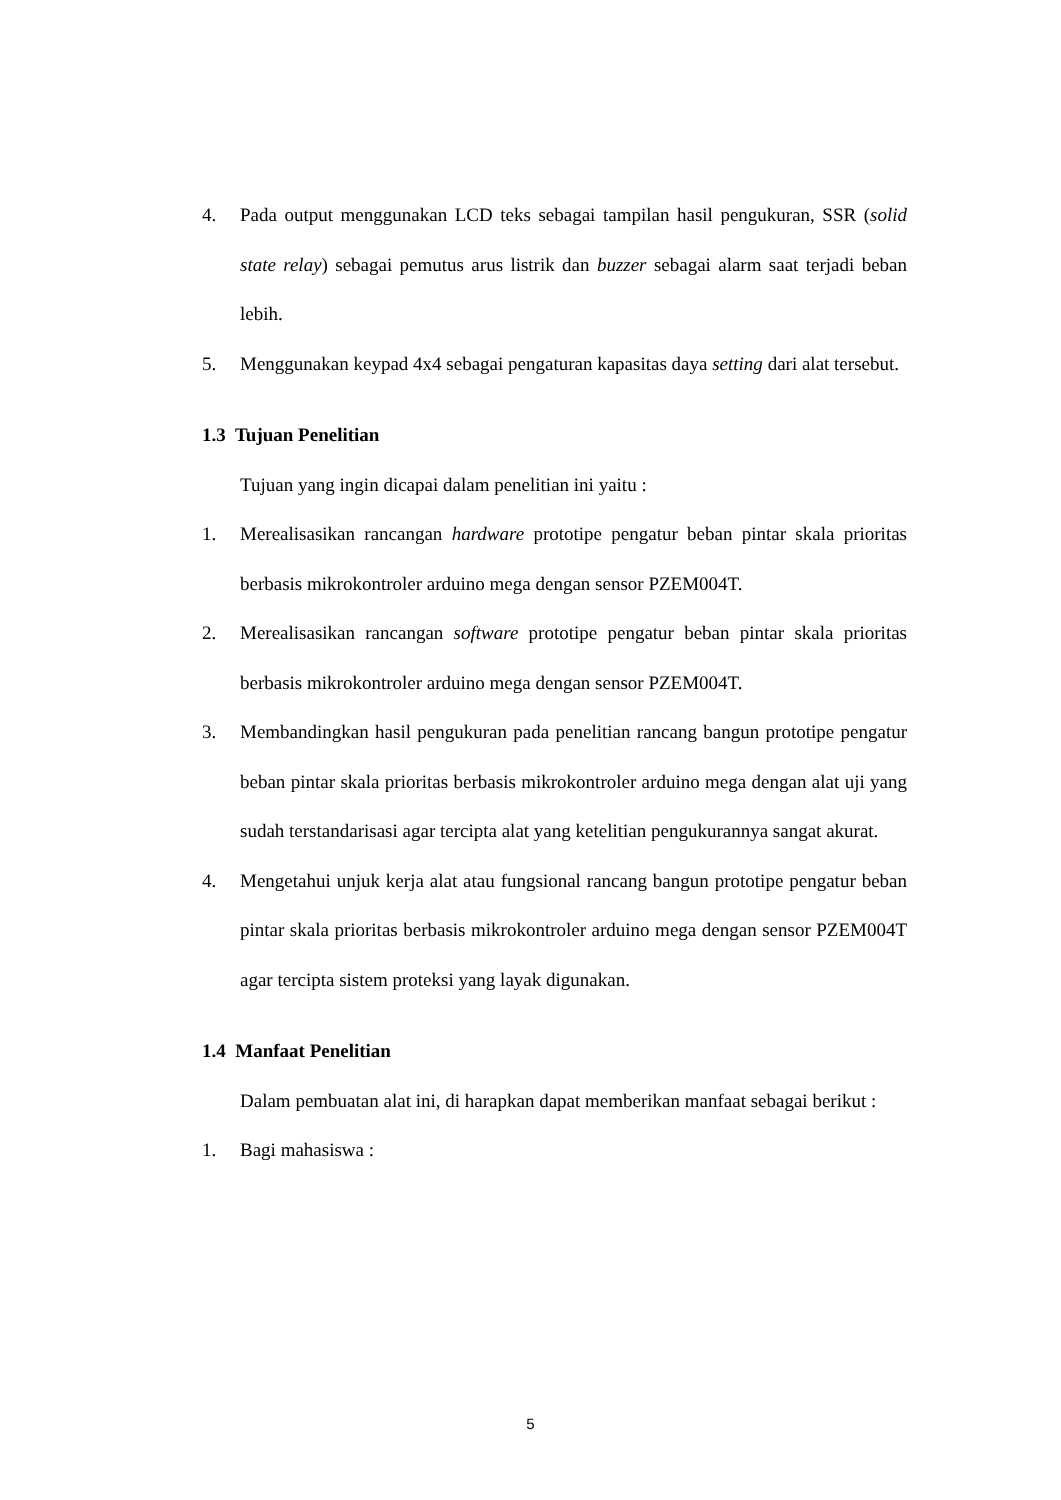4. Pada output menggunakan LCD teks sebagai tampilan hasil pengukuran, SSR (solid state relay) sebagai pemutus arus listrik dan buzzer sebagai alarm saat terjadi beban lebih.
5. Menggunakan keypad 4x4 sebagai pengaturan kapasitas daya setting dari alat tersebut.
1.3 Tujuan Penelitian
Tujuan yang ingin dicapai dalam penelitian ini yaitu :
1. Merealisasikan rancangan hardware prototipe pengatur beban pintar skala prioritas berbasis mikrokontroler arduino mega dengan sensor PZEM004T.
2. Merealisasikan rancangan software prototipe pengatur beban pintar skala prioritas berbasis mikrokontroler arduino mega dengan sensor PZEM004T.
3. Membandingkan hasil pengukuran pada penelitian rancang bangun prototipe pengatur beban pintar skala prioritas berbasis mikrokontroler arduino mega dengan alat uji yang sudah terstandarisasi agar tercipta alat yang ketelitian pengukurannya sangat akurat.
4. Mengetahui unjuk kerja alat atau fungsional rancang bangun prototipe pengatur beban pintar skala prioritas berbasis mikrokontroler arduino mega dengan sensor PZEM004T agar tercipta sistem proteksi yang layak digunakan.
1.4 Manfaat Penelitian
Dalam pembuatan alat ini, di harapkan dapat memberikan manfaat sebagai berikut :
1. Bagi mahasiswa :
5